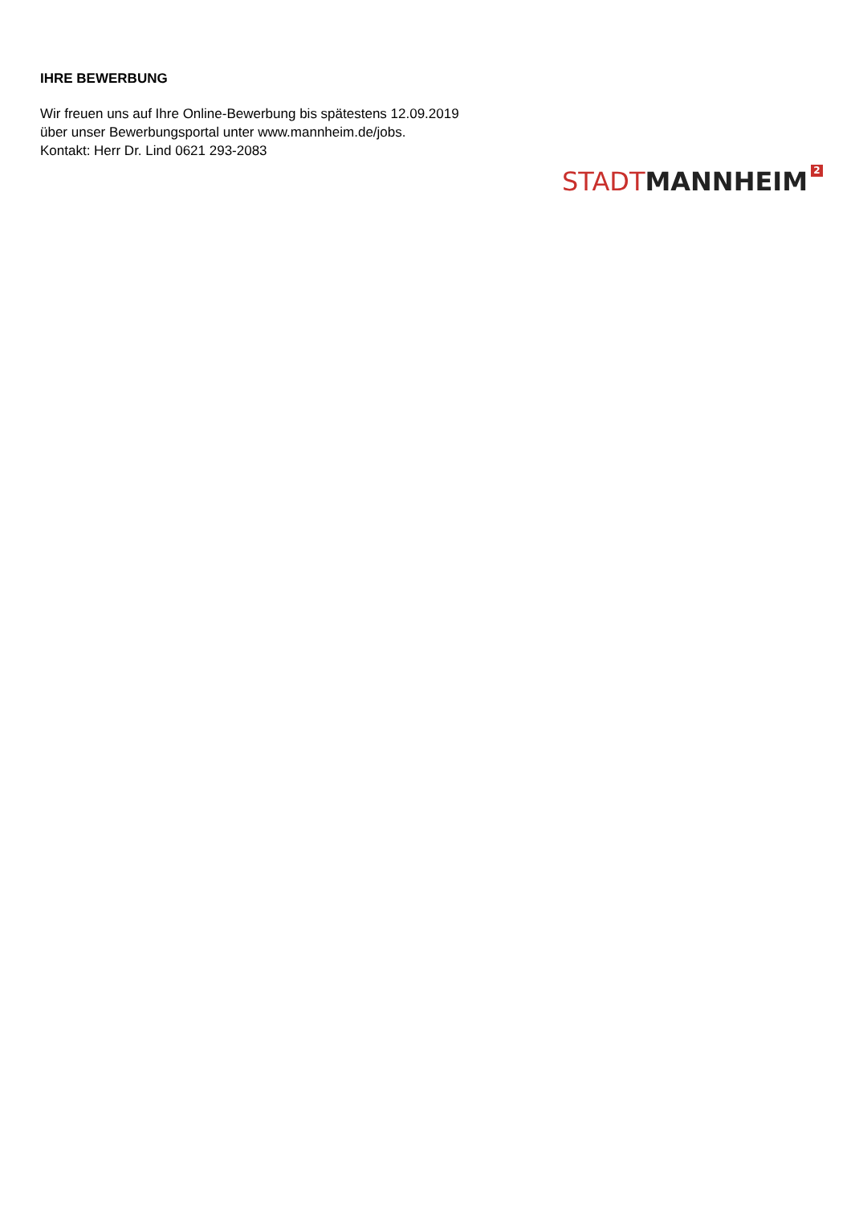IHRE BEWERBUNG
Wir freuen uns auf Ihre Online-Bewerbung bis spätestens 12.09.2019
über unser Bewerbungsportal unter www.mannheim.de/jobs.
Kontakt: Herr Dr. Lind 0621 293-2083
STADT MANNHEIM 2